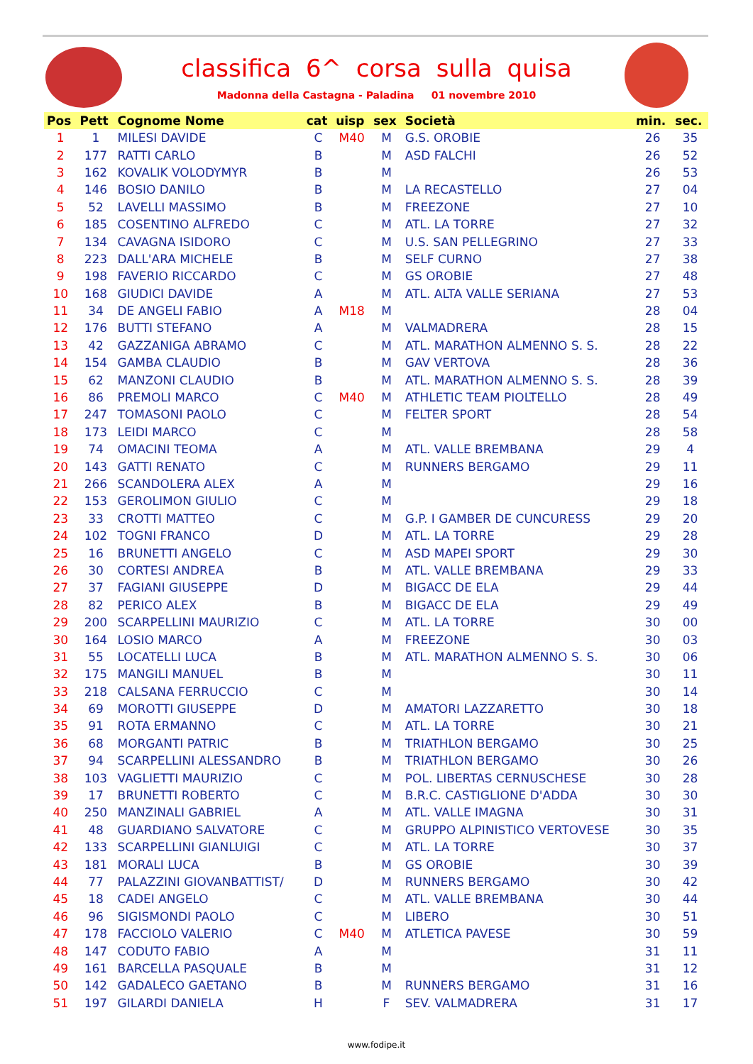classifica 6^ corsa sulla quisa
Madonna della Castagna - Paladina 01 novembre 2010
| Pos | Pett | Cognome Nome | cat | uisp | sex | Società | min. | sec. |
| --- | --- | --- | --- | --- | --- | --- | --- | --- |
| 1 | 1 | MILESI DAVIDE | C | M40 | M | G.S. OROBIE | 26 | 35 |
| 2 | 177 | RATTI CARLO | B | | M | ASD FALCHI | 26 | 52 |
| 3 | 162 | KOVALIK VOLODYMYR | B | | M | | 26 | 53 |
| 4 | 146 | BOSIO DANILO | B | | M | LA RECASTELLO | 27 | 04 |
| 5 | 52 | LAVELLI MASSIMO | B | | M | FREEZONE | 27 | 10 |
| 6 | 185 | COSENTINO ALFREDO | C | | M | ATL. LA TORRE | 27 | 32 |
| 7 | 134 | CAVAGNA ISIDORO | C | | M | U.S. SAN PELLEGRINO | 27 | 33 |
| 8 | 223 | DALL'ARA MICHELE | B | | M | SELF CURNO | 27 | 38 |
| 9 | 198 | FAVERIO RICCARDO | C | | M | GS OROBIE | 27 | 48 |
| 10 | 168 | GIUDICI DAVIDE | A | | M | ATL. ALTA VALLE SERIANA | 27 | 53 |
| 11 | 34 | DE ANGELI FABIO | A | M18 | M | | 28 | 04 |
| 12 | 176 | BUTTI STEFANO | A | | M | VALMADRERA | 28 | 15 |
| 13 | 42 | GAZZANIGA ABRAMO | C | | M | ATL. MARATHON ALMENNO S. S. | 28 | 22 |
| 14 | 154 | GAMBA CLAUDIO | B | | M | GAV VERTOVA | 28 | 36 |
| 15 | 62 | MANZONI CLAUDIO | B | | M | ATL. MARATHON ALMENNO S. S. | 28 | 39 |
| 16 | 86 | PREMOLI MARCO | C | M40 | M | ATHLETIC TEAM PIOLTELLO | 28 | 49 |
| 17 | 247 | TOMASONI PAOLO | C | | M | FELTER SPORT | 28 | 54 |
| 18 | 173 | LEIDI MARCO | C | | M | | 28 | 58 |
| 19 | 74 | OMACINI TEOMA | A | | M | ATL. VALLE BREMBANA | 29 | 4 |
| 20 | 143 | GATTI RENATO | C | | M | RUNNERS BERGAMO | 29 | 11 |
| 21 | 266 | SCANDOLERA ALEX | A | | M | | 29 | 16 |
| 22 | 153 | GEROLIMON GIULIO | C | | M | | 29 | 18 |
| 23 | 33 | CROTTI MATTEO | C | | M | G.P. I GAMBER DE CUNCURESS | 29 | 20 |
| 24 | 102 | TOGNI FRANCO | D | | M | ATL. LA TORRE | 29 | 28 |
| 25 | 16 | BRUNETTI ANGELO | C | | M | ASD MAPEI SPORT | 29 | 30 |
| 26 | 30 | CORTESI ANDREA | B | | M | ATL. VALLE BREMBANA | 29 | 33 |
| 27 | 37 | FAGIANI GIUSEPPE | D | | M | BIGACC DE ELA | 29 | 44 |
| 28 | 82 | PERICO ALEX | B | | M | BIGACC DE ELA | 29 | 49 |
| 29 | 200 | SCARPELLINI MAURIZIO | C | | M | ATL. LA TORRE | 30 | 00 |
| 30 | 164 | LOSIO MARCO | A | | M | FREEZONE | 30 | 03 |
| 31 | 55 | LOCATELLI LUCA | B | | M | ATL. MARATHON ALMENNO S. S. | 30 | 06 |
| 32 | 175 | MANGILI MANUEL | B | | M | | 30 | 11 |
| 33 | 218 | CALSANA FERRUCCIO | C | | M | | 30 | 14 |
| 34 | 69 | MOROTTI GIUSEPPE | D | | M | AMATORI LAZZARETTO | 30 | 18 |
| 35 | 91 | ROTA ERMANNO | C | | M | ATL. LA TORRE | 30 | 21 |
| 36 | 68 | MORGANTI PATRIC | B | | M | TRIATHLON BERGAMO | 30 | 25 |
| 37 | 94 | SCARPELLINI ALESSANDRO | B | | M | TRIATHLON BERGAMO | 30 | 26 |
| 38 | 103 | VAGLIETTI MAURIZIO | C | | M | POL. LIBERTAS CERNUSCHESE | 30 | 28 |
| 39 | 17 | BRUNETTI ROBERTO | C | | M | B.R.C. CASTIGLIONE D'ADDA | 30 | 30 |
| 40 | 250 | MANZINALI GABRIEL | A | | M | ATL. VALLE IMAGNA | 30 | 31 |
| 41 | 48 | GUARDIANO SALVATORE | C | | M | GRUPPO ALPINISTICO VERTOVESE | 30 | 35 |
| 42 | 133 | SCARPELLINI GIANLUIGI | C | | M | ATL. LA TORRE | 30 | 37 |
| 43 | 181 | MORALI LUCA | B | | M | GS OROBIE | 30 | 39 |
| 44 | 77 | PALAZZINI GIOVANBATTIST/ | D | | M | RUNNERS BERGAMO | 30 | 42 |
| 45 | 18 | CADEI ANGELO | C | | M | ATL. VALLE BREMBANA | 30 | 44 |
| 46 | 96 | SIGISMONDI PAOLO | C | | M | LIBERO | 30 | 51 |
| 47 | 178 | FACCIOLO VALERIO | C | M40 | M | ATLETICA PAVESE | 30 | 59 |
| 48 | 147 | CODUTO FABIO | A | | M | | 31 | 11 |
| 49 | 161 | BARCELLA PASQUALE | B | | M | | 31 | 12 |
| 50 | 142 | GADALECO GAETANO | B | | M | RUNNERS BERGAMO | 31 | 16 |
| 51 | 197 | GILARDI DANIELA | H | | F | SEV. VALMADRERA | 31 | 17 |
www.fodipe.it